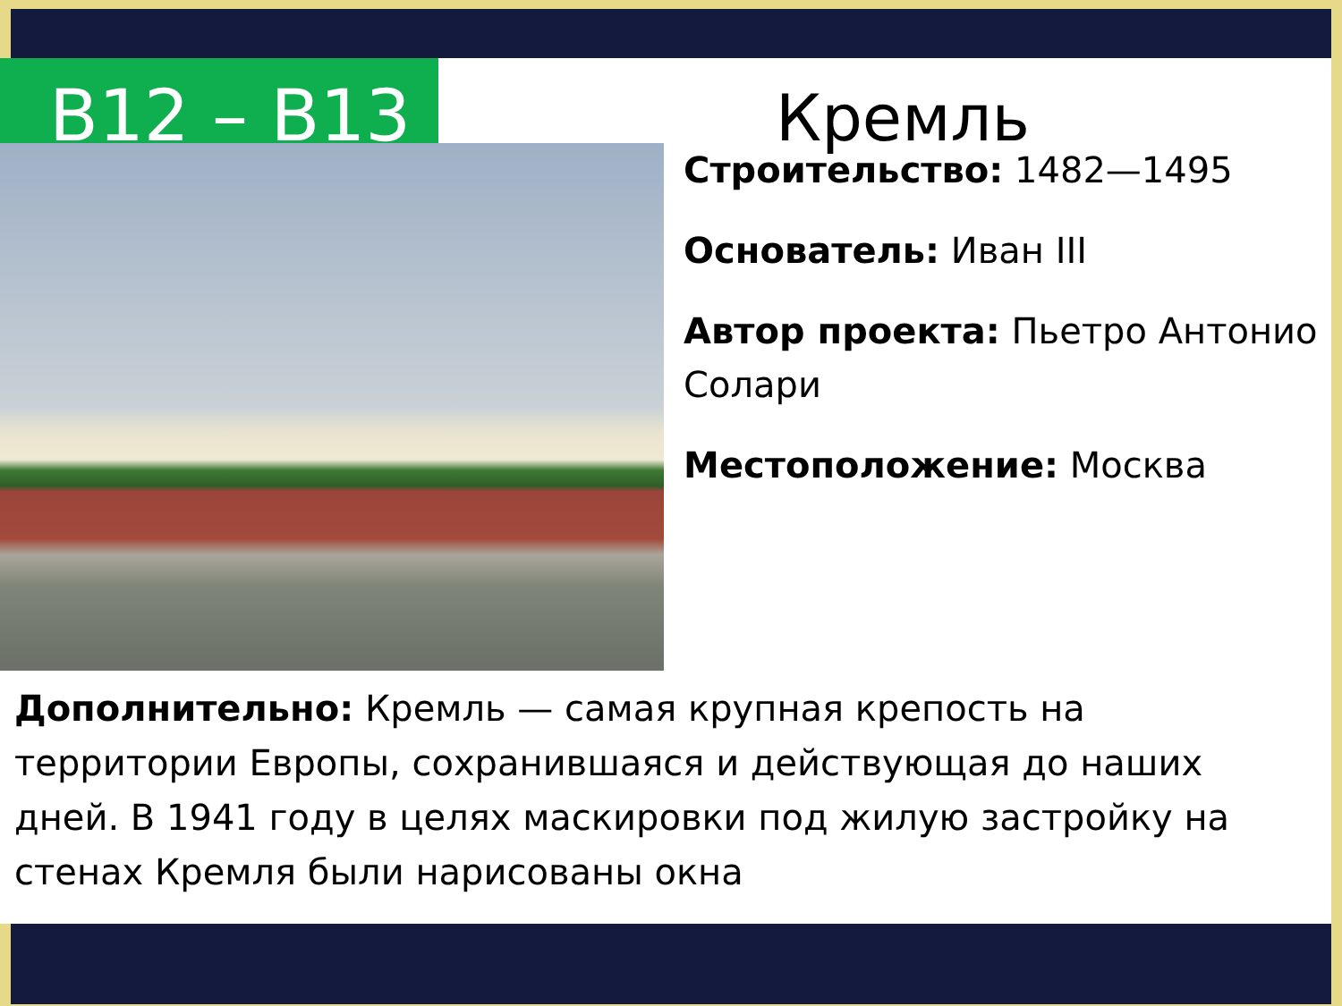В12 – В13
Кремль
Строительство: 1482—1495
Основатель: Иван III
Автор проекта: Пьетро Антонио Солари
Местоположение: Москва
Дополнительно: Кремль — самая крупная крепость на территории Европы, сохранившаяся и действующая до наших дней. В 1941 году в целях маскировки под жилую застройку на стенах Кремля были нарисованы окна